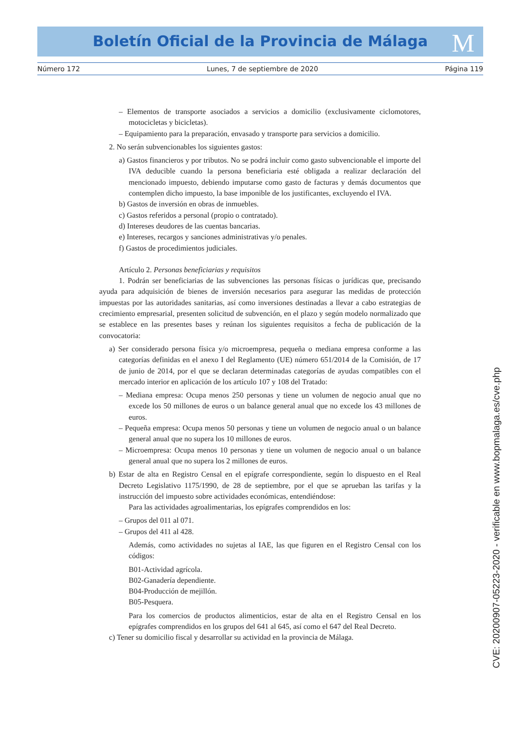Boletín Oficial de la Provincia de Málaga M
Número 172 Lunes, 7 de septiembre de 2020 Página 119
– Elementos de transporte asociados a servicios a domicilio (exclusivamente ciclomotores, motocicletas y bicicletas).
– Equipamiento para la preparación, envasado y transporte para servicios a domicilio.
2. No serán subvencionables los siguientes gastos:
a) Gastos financieros y por tributos. No se podrá incluir como gasto subvencionable el importe del IVA deducible cuando la persona beneficiaria esté obligada a realizar declaración del mencionado impuesto, debiendo imputarse como gasto de facturas y demás documentos que contemplen dicho impuesto, la base imponible de los justificantes, excluyendo el IVA.
b) Gastos de inversión en obras de inmuebles.
c) Gastos referidos a personal (propio o contratado).
d) Intereses deudores de las cuentas bancarias.
e) Intereses, recargos y sanciones administrativas y/o penales.
f) Gastos de procedimientos judiciales.
Artículo 2. Personas beneficiarias y requisitos
1. Podrán ser beneficiarias de las subvenciones las personas físicas o jurídicas que, precisando ayuda para adquisición de bienes de inversión necesarios para asegurar las medidas de protección impuestas por las autoridades sanitarias, así como inversiones destinadas a llevar a cabo estrategias de crecimiento empresarial, presenten solicitud de subvención, en el plazo y según modelo normalizado que se establece en las presentes bases y reúnan los siguientes requisitos a fecha de publicación de la convocatoria:
a) Ser considerado persona física y/o microempresa, pequeña o mediana empresa conforme a las categorías definidas en el anexo I del Reglamento (UE) número 651/2014 de la Comisión, de 17 de junio de 2014, por el que se declaran determinadas categorías de ayudas compatibles con el mercado interior en aplicación de los artículo 107 y 108 del Tratado:
– Mediana empresa: Ocupa menos 250 personas y tiene un volumen de negocio anual que no excede los 50 millones de euros o un balance general anual que no excede los 43 millones de euros.
– Pequeña empresa: Ocupa menos 50 personas y tiene un volumen de negocio anual o un balance general anual que no supera los 10 millones de euros.
– Microempresa: Ocupa menos 10 personas y tiene un volumen de negocio anual o un balance general anual que no supera los 2 millones de euros.
b) Estar de alta en Registro Censal en el epígrafe correspondiente, según lo dispuesto en el Real Decreto Legislativo 1175/1990, de 28 de septiembre, por el que se aprueban las tarifas y la instrucción del impuesto sobre actividades económicas, entendiéndose:
Para las actividades agroalimentarias, los epígrafes comprendidos en los:
– Grupos del 011 al 071.
– Grupos del 411 al 428.
Además, como actividades no sujetas al IAE, las que figuren en el Registro Censal con los códigos:
B01-Actividad agrícola.
B02-Ganadería dependiente.
B04-Producción de mejillón.
B05-Pesquera.
Para los comercios de productos alimenticios, estar de alta en el Registro Censal en los epígrafes comprendidos en los grupos del 641 al 645, así como el 647 del Real Decreto.
c) Tener su domicilio fiscal y desarrollar su actividad en la provincia de Málaga.
CVE: 20200907-05223-2020 - verificable en www.bopmalaga.es/cve.php